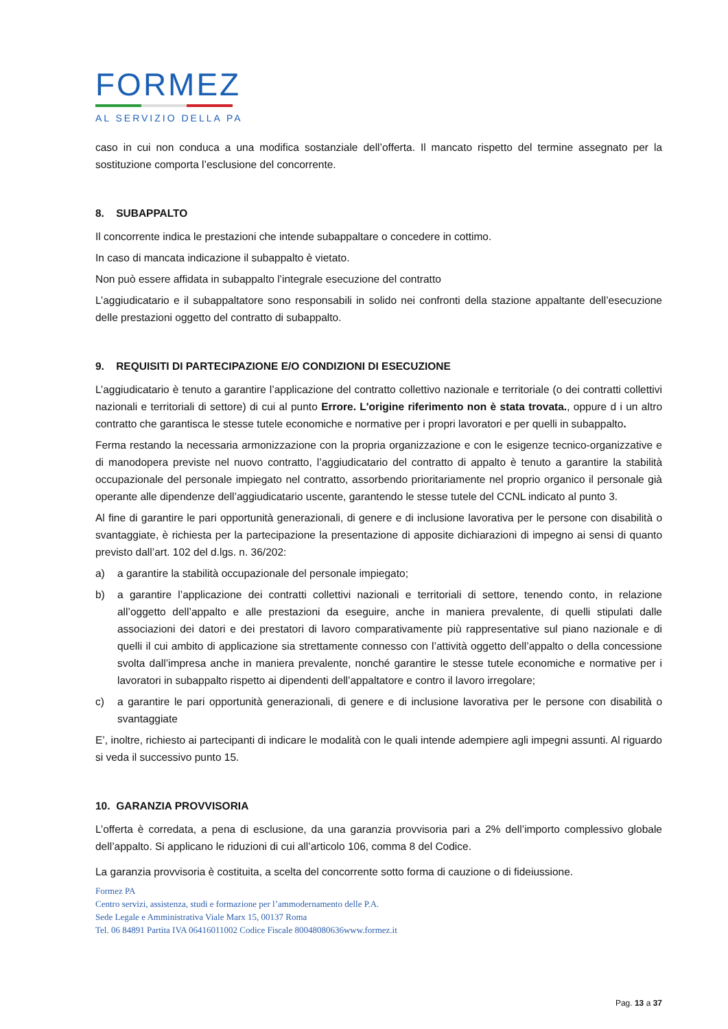FORMEZ
AL SERVIZIO DELLA PA
caso in cui non conduca a una modifica sostanziale dell’offerta. Il mancato rispetto del termine assegnato per la sostituzione comporta l’esclusione del concorrente.
8. SUBAPPALTO
Il concorrente indica le prestazioni che intende subappaltare o concedere in cottimo.
In caso di mancata indicazione il subappalto è vietato.
Non può essere affidata in subappalto l’integrale esecuzione del contratto
L’aggiudicatario e il subappaltatore sono responsabili in solido nei confronti della stazione appaltante dell’esecuzione delle prestazioni oggetto del contratto di subappalto.
9. REQUISITI DI PARTECIPAZIONE E/O CONDIZIONI DI ESECUZIONE
L’aggiudicatario è tenuto a garantire l’applicazione del contratto collettivo nazionale e territoriale (o dei contratti collettivi nazionali e territoriali di settore) di cui al punto Errore. L'origine riferimento non è stata trovata., oppure d i un altro contratto che garantisca le stesse tutele economiche e normative per i propri lavoratori e per quelli in subappalto.
Ferma restando la necessaria armonizzazione con la propria organizzazione e con le esigenze tecnico-organizzative e di manodopera previste nel nuovo contratto, l’aggiudicatario del contratto di appalto è tenuto a garantire la stabilità occupazionale del personale impiegato nel contratto, assorbendo prioritariamente nel proprio organico il personale già operante alle dipendenze dell’aggiudicatario uscente, garantendo le stesse tutele del CCNL indicato al punto 3.
Al fine di garantire le pari opportunità generazionali, di genere e di inclusione lavorativa per le persone con disabilità o svantaggiate, è richiesta per la partecipazione la presentazione di apposite dichiarazioni di impegno ai sensi di quanto previsto dall’art. 102 del d.lgs. n. 36/202:
a) a garantire la stabilità occupazionale del personale impiegato;
b) a garantire l’applicazione dei contratti collettivi nazionali e territoriali di settore, tenendo conto, in relazione all’oggetto dell’appalto e alle prestazioni da eseguire, anche in maniera prevalente, di quelli stipulati dalle associazioni dei datori e dei prestatori di lavoro comparativamente più rappresentative sul piano nazionale e di quelli il cui ambito di applicazione sia strettamente connesso con l’attività oggetto dell’appalto o della concessione svolta dall’impresa anche in maniera prevalente, nonché garantire le stesse tutele economiche e normative per i lavoratori in subappalto rispetto ai dipendenti dell’appaltatore e contro il lavoro irregolare;
c) a garantire le pari opportunità generazionali, di genere e di inclusione lavorativa per le persone con disabilità o svantaggiate
E’, inoltre, richiesto ai partecipanti di indicare le modalità con le quali intende adempiere agli impegni assunti. Al riguardo si veda il successivo punto 15.
10. GARANZIA PROVVISORIA
L’offerta è corredata, a pena di esclusione, da una garanzia provvisoria pari a 2% dell’importo complessivo globale dell’appalto. Si applicano le riduzioni di cui all’articolo 106, comma 8 del Codice.
La garanzia provvisoria è costituita, a scelta del concorrente sotto forma di cauzione o di fideiussione.
Formez PA
Centro servizi, assistenza, studi e formazione per l’ammodernamento delle P.A.
Sede Legale e Amministrativa Viale Marx 15, 00137 Roma
Tel. 06 84891 Partita IVA 06416011002 Codice Fiscale 80048080636www.formez.it
Pag. 13 a 37